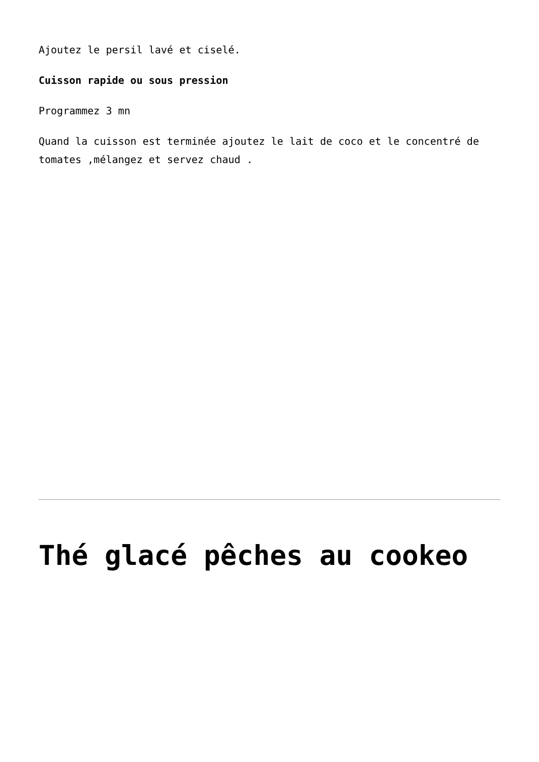Ajoutez le persil lavé et ciselé.
Cuisson rapide ou sous pression
Programmez 3 mn
Quand la cuisson est terminée ajoutez le lait de coco et le concentré de tomates ,mélangez et servez chaud .
Thé glacé pêches au cookeo